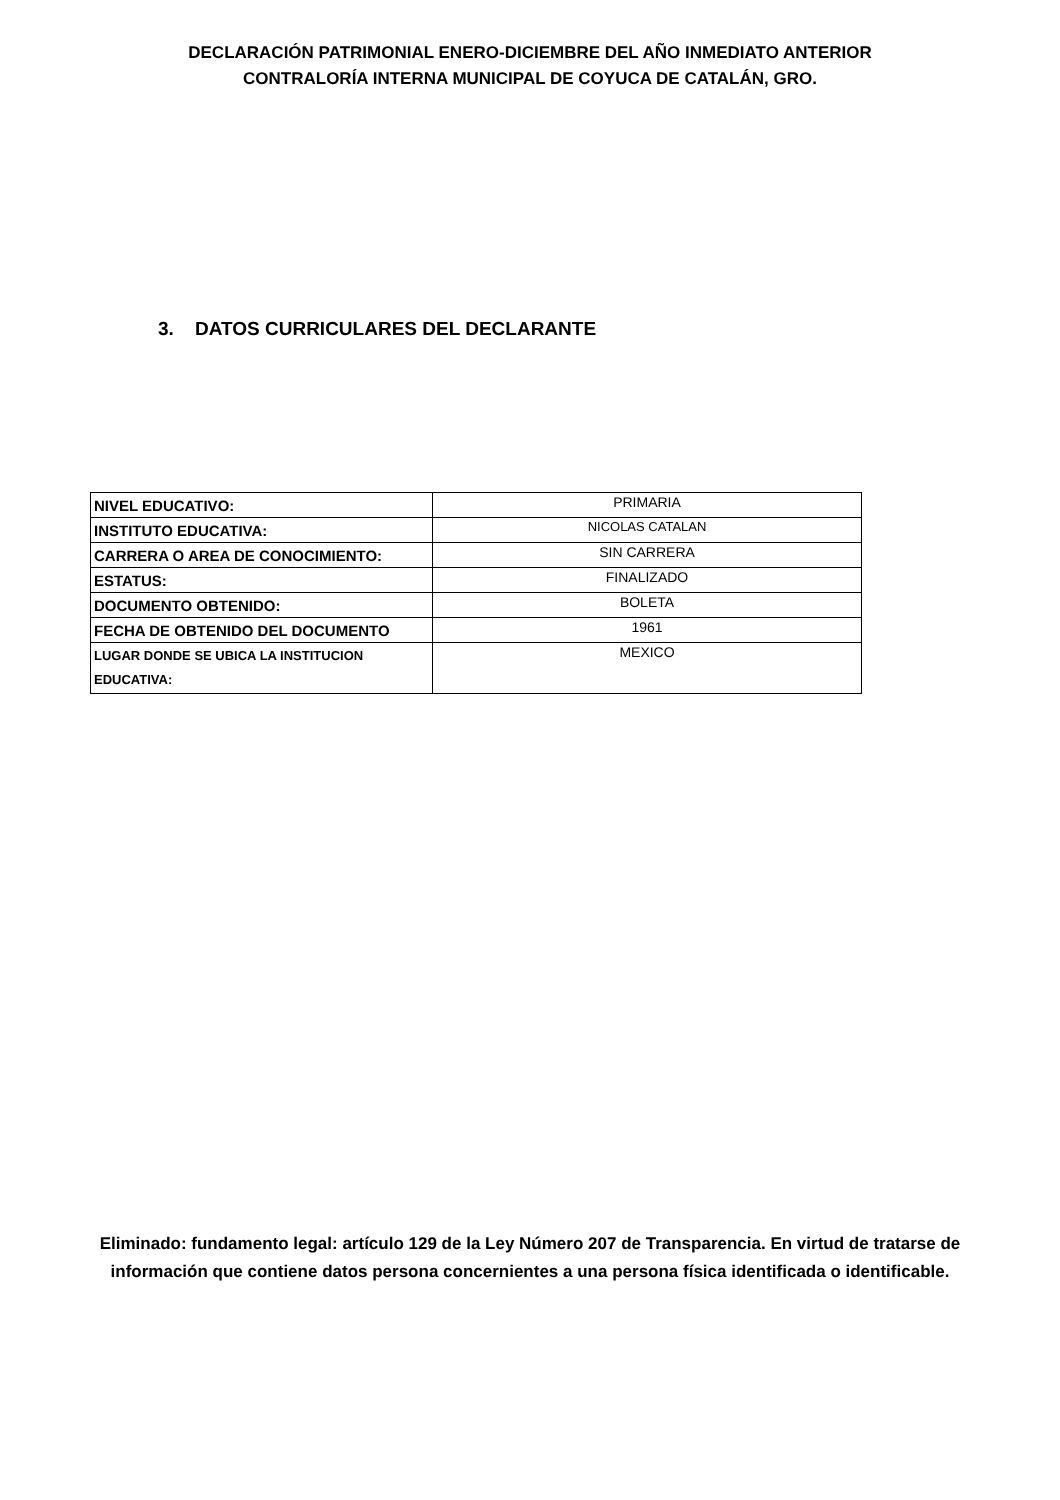DECLARACIÓN PATRIMONIAL ENERO-DICIEMBRE DEL AÑO INMEDIATO ANTERIOR
CONTRALORÍA INTERNA MUNICIPAL DE COYUCA DE CATALÁN, GRO.
3. DATOS CURRICULARES DEL DECLARANTE
| NIVEL EDUCATIVO: | PRIMARIA |
| INSTITUTO EDUCATIVA: | NICOLAS CATALAN |
| CARRERA O AREA DE CONOCIMIENTO: | SIN CARRERA |
| ESTATUS: | FINALIZADO |
| DOCUMENTO OBTENIDO: | BOLETA |
| FECHA DE OBTENIDO DEL DOCUMENTO | 1961 |
| LUGAR DONDE SE UBICA LA INSTITUCION EDUCATIVA: | MEXICO |
Eliminado: fundamento legal: artículo 129 de la Ley Número 207 de Transparencia. En virtud de tratarse de información que contiene datos persona concernientes a una persona física identificada o identificable.